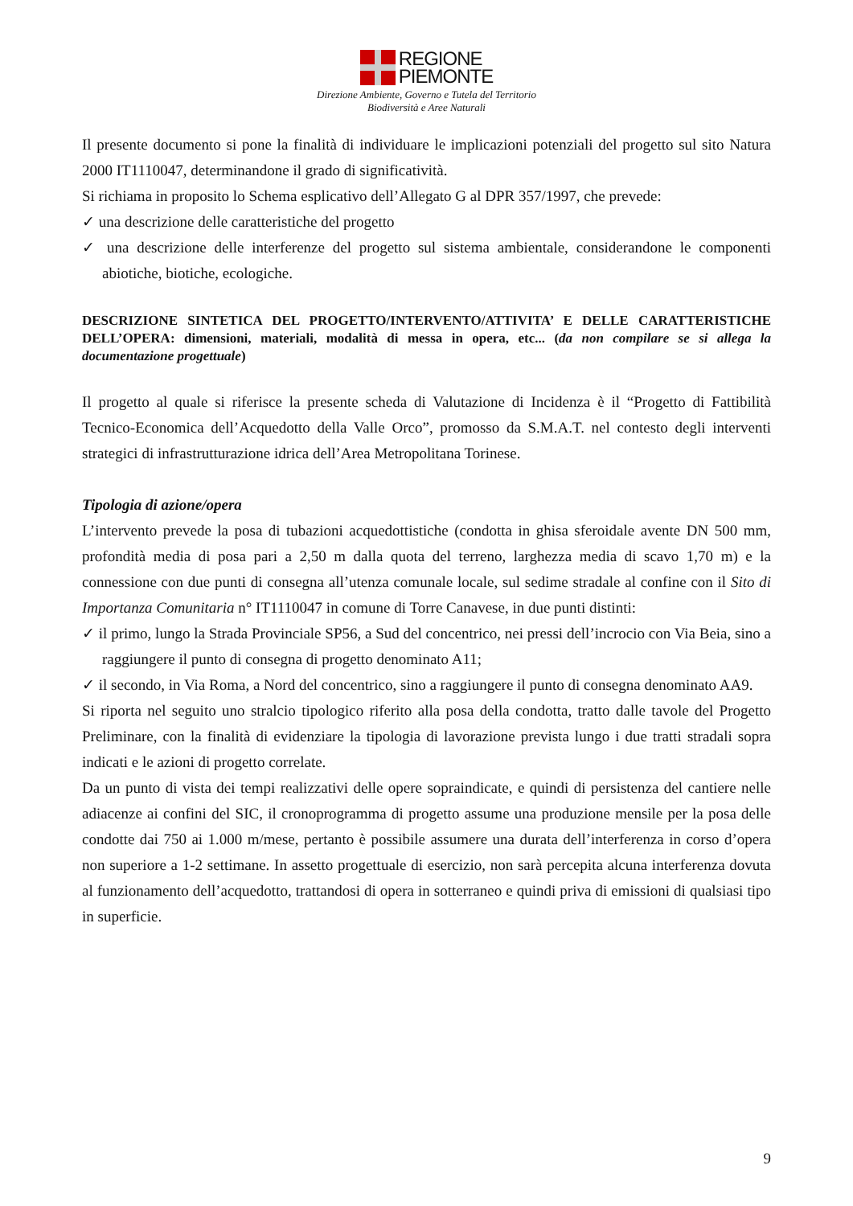REGIONE
PIEMONTE
Direzione Ambiente, Governo e Tutela del Territorio
Biodiversità e Aree Naturali
Il presente documento si pone la finalità di individuare le implicazioni potenziali del progetto sul sito Natura 2000 IT1110047, determinandone il grado di significatività.
Si richiama in proposito lo Schema esplicativo dell’Allegato G al DPR 357/1997, che prevede:
✓ una descrizione delle caratteristiche del progetto
✓ una descrizione delle interferenze del progetto sul sistema ambientale, considerandone le componenti abiotiche, biotiche, ecologiche.
DESCRIZIONE SINTETICA DEL PROGETTO/INTERVENTO/ATTIVITA’ E DELLE CARATTERISTICHE DELL’OPERA: dimensioni, materiali, modalità di messa in opera, etc... (da non compilare se si allega la documentazione progettuale)
Il progetto al quale si riferisce la presente scheda di Valutazione di Incidenza è il “Progetto di Fattibilità Tecnico-Economica dell’Acquedotto della Valle Orco”, promosso da S.M.A.T. nel contesto degli interventi strategici di infrastrutturazione idrica dell’Area Metropolitana Torinese.
Tipologia di azione/opera
L’intervento prevede la posa di tubazioni acquedottistiche (condotta in ghisa sferoidale avente DN 500 mm, profondità media di posa pari a 2,50 m dalla quota del terreno, larghezza media di scavo 1,70 m) e la connessione con due punti di consegna all’utenza comunale locale, sul sedime stradale al confine con il Sito di Importanza Comunitaria n° IT1110047 in comune di Torre Canavese, in due punti distinti:
✓ il primo, lungo la Strada Provinciale SP56, a Sud del concentrico, nei pressi dell’incrocio con Via Beia, sino a raggiungere il punto di consegna di progetto denominato A11;
✓ il secondo, in Via Roma, a Nord del concentrico, sino a raggiungere il punto di consegna denominato AA9.
Si riporta nel seguito uno stralcio tipologico riferito alla posa della condotta, tratto dalle tavole del Progetto Preliminare, con la finalità di evidenziare la tipologia di lavorazione prevista lungo i due tratti stradali sopra indicati e le azioni di progetto correlate.
Da un punto di vista dei tempi realizzativi delle opere sopraindicate, e quindi di persistenza del cantiere nelle adiacenze ai confini del SIC, il cronoprogramma di progetto assume una produzione mensile per la posa delle condotte dai 750 ai 1.000 m/mese, pertanto è possibile assumere una durata dell’interferenza in corso d’opera non superiore a 1-2 settimane. In assetto progettuale di esercizio, non sarà percepita alcuna interferenza dovuta al funzionamento dell’acquedotto, trattandosi di opera in sotterraneo e quindi priva di emissioni di qualsiasi tipo in superficie.
9